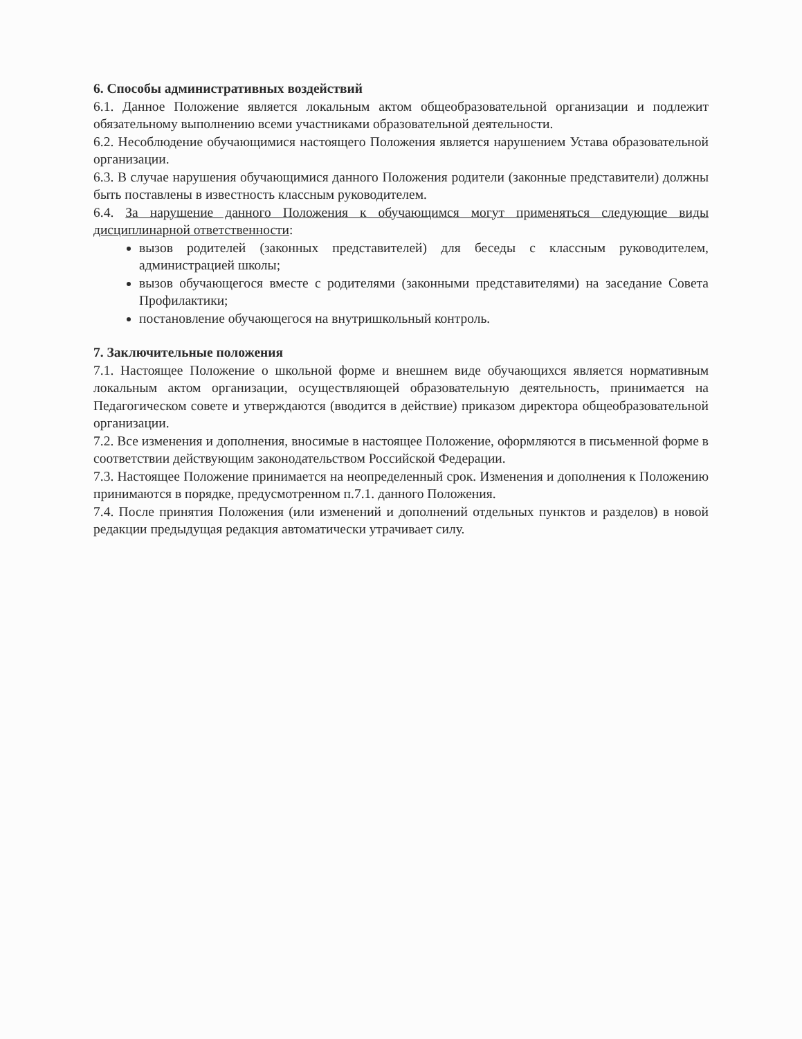6. Способы административных воздействий
6.1. Данное Положение является локальным актом общеобразовательной организации и подлежит обязательному выполнению всеми участниками образовательной деятельности.
6.2. Несоблюдение обучающимися настоящего Положения является нарушением Устава образовательной организации.
6.3. В случае нарушения обучающимися данного Положения родители (законные представители) должны быть поставлены в известность классным руководителем.
6.4. За нарушение данного Положения к обучающимся могут применяться следующие виды дисциплинарной ответственности:
вызов родителей (законных представителей) для беседы с классным руководителем, администрацией школы;
вызов обучающегося вместе с родителями (законными представителями) на заседание Совета Профилактики;
постановление обучающегося на внутришкольный контроль.
7. Заключительные положения
7.1. Настоящее Положение о школьной форме и внешнем виде обучающихся является нормативным локальным актом организации, осуществляющей образовательную деятельность, принимается на Педагогическом совете и утверждаются (вводится в действие) приказом директора общеобразовательной организации.
7.2. Все изменения и дополнения, вносимые в настоящее Положение, оформляются в письменной форме в соответствии действующим законодательством Российской Федерации.
7.3. Настоящее Положение принимается на неопределенный срок. Изменения и дополнения к Положению принимаются в порядке, предусмотренном п.7.1. данного Положения.
7.4. После принятия Положения (или изменений и дополнений отдельных пунктов и разделов) в новой редакции предыдущая редакция автоматически утрачивает силу.